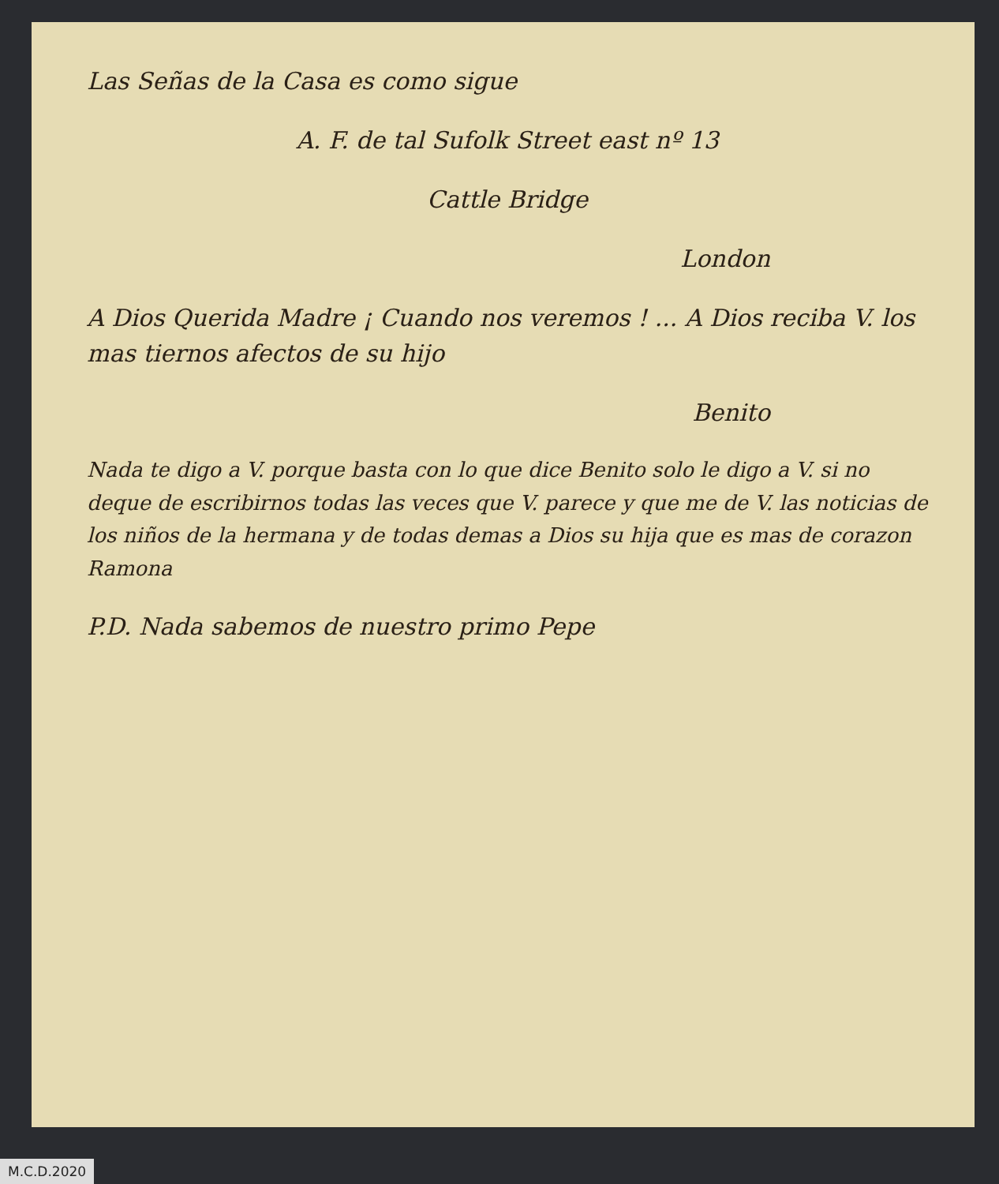Las Señas de la Casa es como sigue
A. F. de tal Sufolk Street east nº 13
Cattle Bridge
London
A Dios Querida Madre ¡ Cuando nos veremos ! ... A Dios reciba V. los mas tiernos afectos de su hijo
Benito
Nada te digo a V. porque basta con lo que dice Benito solo le digo a V. si no deque de escribirnos todas las veces que V. parece y que me de V. las noticias de los niños de la hermana y de todas demas a Dios su hija que es mas de corazon
Ramona
P.D. Nada sabemos de nuestro primo Pepe
M.C.D.2020